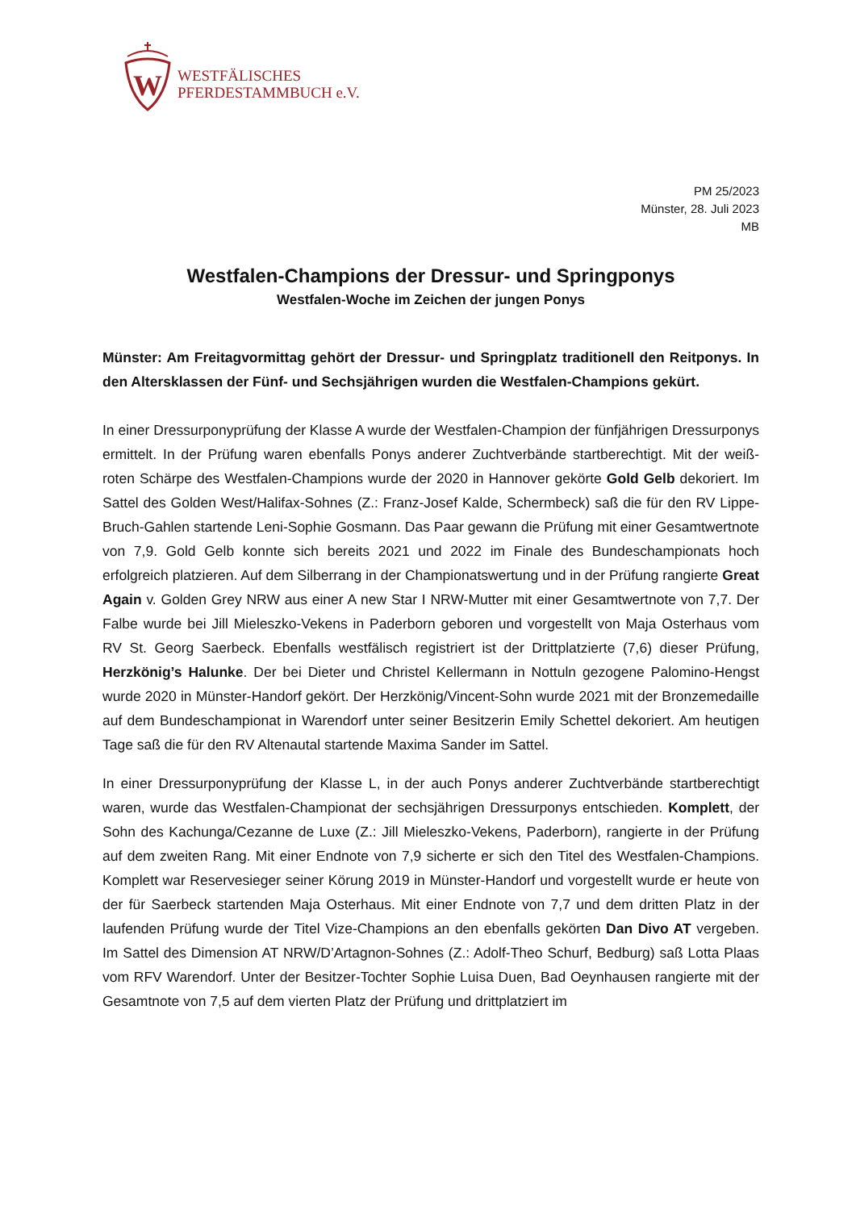W
WESTFÄLISCHES
PFERDESTAMMBUCH e.V.
PM 25/2023
Münster, 28. Juli 2023
MB
Westfalen-Champions der Dressur- und Springponys
Westfalen-Woche im Zeichen der jungen Ponys
Münster: Am Freitagvormittag gehört der Dressur- und Springplatz traditionell den Reitponys. In den Altersklassen der Fünf- und Sechsjährigen wurden die Westfalen-Champions gekürt.
In einer Dressurponyprüfung der Klasse A wurde der Westfalen-Champion der fünfjährigen Dressurponys ermittelt. In der Prüfung waren ebenfalls Ponys anderer Zuchtverbände startberechtigt. Mit der weiß-roten Schärpe des Westfalen-Champions wurde der 2020 in Hannover gekörte Gold Gelb dekoriert. Im Sattel des Golden West/Halifax-Sohnes (Z.: Franz-Josef Kalde, Schermbeck) saß die für den RV Lippe-Bruch-Gahlen startende Leni-Sophie Gosmann. Das Paar gewann die Prüfung mit einer Gesamtwertnote von 7,9. Gold Gelb konnte sich bereits 2021 und 2022 im Finale des Bundeschampionats hoch erfolgreich platzieren. Auf dem Silberrang in der Championatswertung und in der Prüfung rangierte Great Again v. Golden Grey NRW aus einer A new Star I NRW-Mutter mit einer Gesamtwertnote von 7,7. Der Falbe wurde bei Jill Mieleszko-Vekens in Paderborn geboren und vorgestellt von Maja Osterhaus vom RV St. Georg Saerbeck. Ebenfalls westfälisch registriert ist der Drittplatzierte (7,6) dieser Prüfung, Herzkönig’s Halunke. Der bei Dieter und Christel Kellermann in Nottuln gezogene Palomino-Hengst wurde 2020 in Münster-Handorf gekört. Der Herzkönig/Vincent-Sohn wurde 2021 mit der Bronzemedaille auf dem Bundeschampionat in Warendorf unter seiner Besitzerin Emily Schettel dekoriert. Am heutigen Tage saß die für den RV Altenautal startende Maxima Sander im Sattel.
In einer Dressurponyprüfung der Klasse L, in der auch Ponys anderer Zuchtverbände startberechtigt waren, wurde das Westfalen-Championat der sechsjährigen Dressurponys entschieden. Komplett, der Sohn des Kachunga/Cezanne de Luxe (Z.: Jill Mieleszko-Vekens, Paderborn), rangierte in der Prüfung auf dem zweiten Rang. Mit einer Endnote von 7,9 sicherte er sich den Titel des Westfalen-Champions. Komplett war Reservesieger seiner Körung 2019 in Münster-Handorf und vorgestellt wurde er heute von der für Saerbeck startenden Maja Osterhaus. Mit einer Endnote von 7,7 und dem dritten Platz in der laufenden Prüfung wurde der Titel Vize-Champions an den ebenfalls gekörten Dan Divo AT vergeben. Im Sattel des Dimension AT NRW/D’Artagnon-Sohnes (Z.: Adolf-Theo Schurf, Bedburg) saß Lotta Plaas vom RFV Warendorf. Unter der Besitzer-Tochter Sophie Luisa Duen, Bad Oeynhausen rangierte mit der Gesamtnote von 7,5 auf dem vierten Platz der Prüfung und drittplatziert im